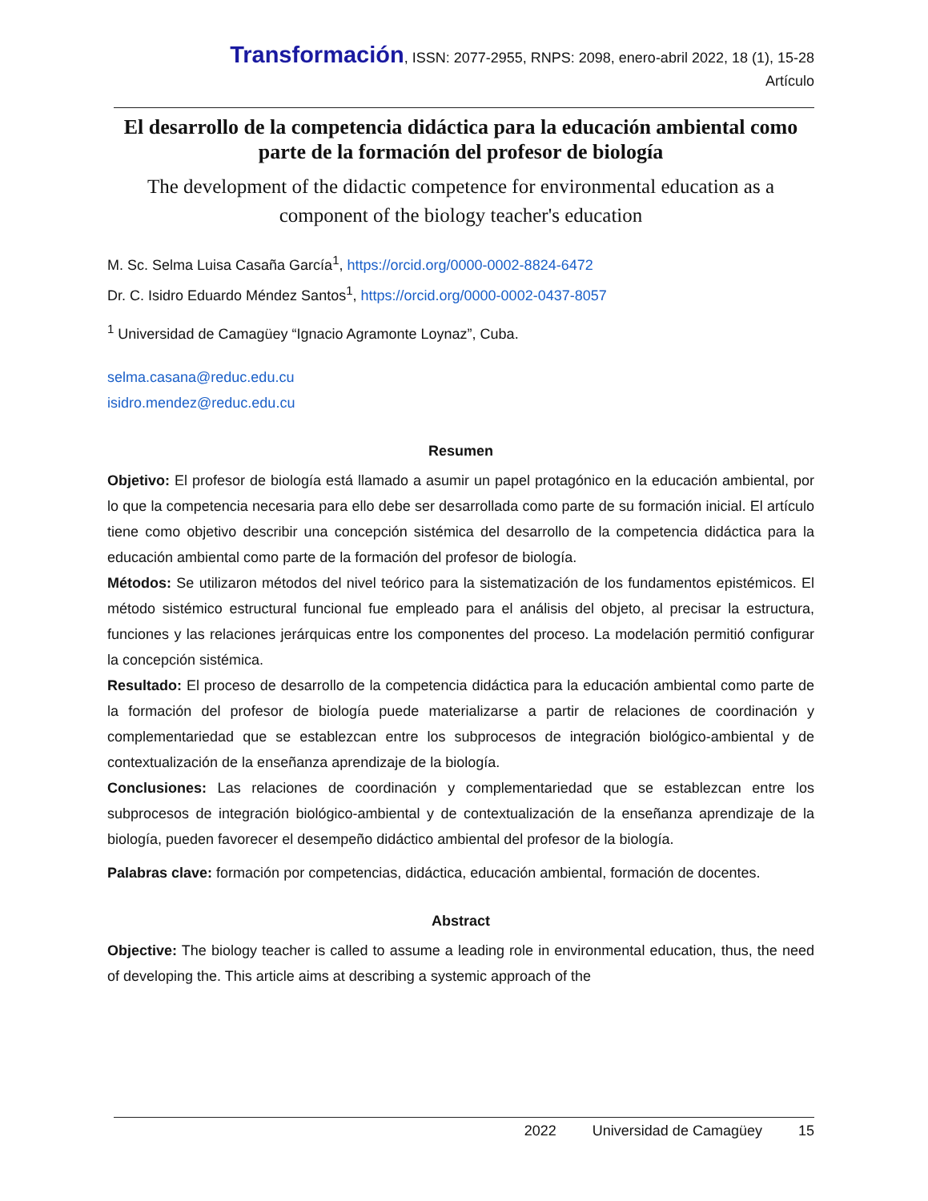Transformación, ISSN: 2077-2955, RNPS: 2098, enero-abril 2022, 18 (1), 15-28
Artículo
El desarrollo de la competencia didáctica para la educación ambiental como parte de la formación del profesor de biología
The development of the didactic competence for environmental education as a component of the biology teacher's education
M. Sc. Selma Luisa Casaña García<sup>1</sup>, https://orcid.org/0000-0002-8824-6472
Dr. C. Isidro Eduardo Méndez Santos<sup>1</sup>, https://orcid.org/0000-0002-0437-8057
<sup>1</sup> Universidad de Camagüey “Ignacio Agramonte Loynaz”, Cuba.
selma.casana@reduc.edu.cu
isidro.mendez@reduc.edu.cu
Resumen
Objetivo: El profesor de biología está llamado a asumir un papel protagónico en la educación ambiental, por lo que la competencia necesaria para ello debe ser desarrollada como parte de su formación inicial. El artículo tiene como objetivo describir una concepción sistémica del desarrollo de la competencia didáctica para la educación ambiental como parte de la formación del profesor de biología.
Métodos: Se utilizaron métodos del nivel teórico para la sistematización de los fundamentos epistémicos. El método sistémico estructural funcional fue empleado para el análisis del objeto, al precisar la estructura, funciones y las relaciones jerárquicas entre los componentes del proceso. La modelación permitió configurar la concepción sistémica.
Resultado: El proceso de desarrollo de la competencia didáctica para la educación ambiental como parte de la formación del profesor de biología puede materializarse a partir de relaciones de coordinación y complementariedad que se establezcan entre los subprocesos de integración biológico-ambiental y de contextualización de la enseñanza aprendizaje de la biología.
Conclusiones: Las relaciones de coordinación y complementariedad que se establezcan entre los subprocesos de integración biológico-ambiental y de contextualización de la enseñanza aprendizaje de la biología, pueden favorecer el desempeño didáctico ambiental del profesor de la biología.
Palabras clave: formación por competencias, didáctica, educación ambiental, formación de docentes.
Abstract
Objective: The biology teacher is called to assume a leading role in environmental education, thus, the need of developing the. This article aims at describing a systemic approach of the
2022 Universidad de Camagüey 15